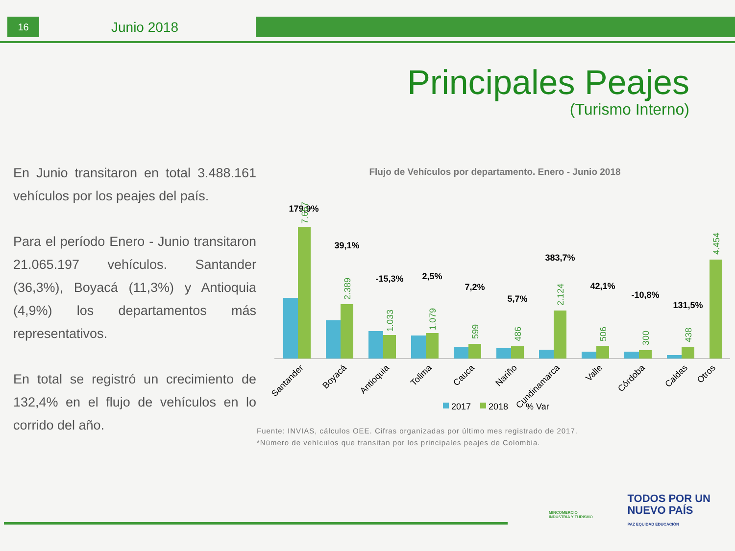16 Junio 2018
Principales Peajes
(Turismo Interno)
En Junio transitaron en total 3.488.161 vehículos por los peajes del país.
Para el período Enero - Junio transitaron 21.065.197 vehículos. Santander (36,3%), Boyacá (11,3%) y Antioquia (4,9%) los departamentos más representativos.
En total se registró un crecimiento de 132,4% en el flujo de vehículos en lo corrido del año.
Flujo de Vehículos por departamento. Enero - Junio 2018
179,9%
39,1%
-15,3%
2,5%
7,2%
5,7%
383,7%
42,1%
-10,8%
131,5%
7.657
2.389
1.033
1.079
599
486
2.124
506
300
438
4.454
Santander
Boyacá
Antioquia
Tolima
Cauca
Nariño
Cundinamarca
Valle
Córdoba
Caldas
Otros
2017
2018
% Var
Fuente: INVIAS, cálculos OEE. Cifras organizadas por último mes registrado de 2017.
*Número de vehículos que transitan por los principales peajes de Colombia.
MINCOMERCIO
INDUSTRIA Y TURISMO
TODOS POR UN
NUEVO PAÍS
PAZ EQUIDAD EDUCACIÓN